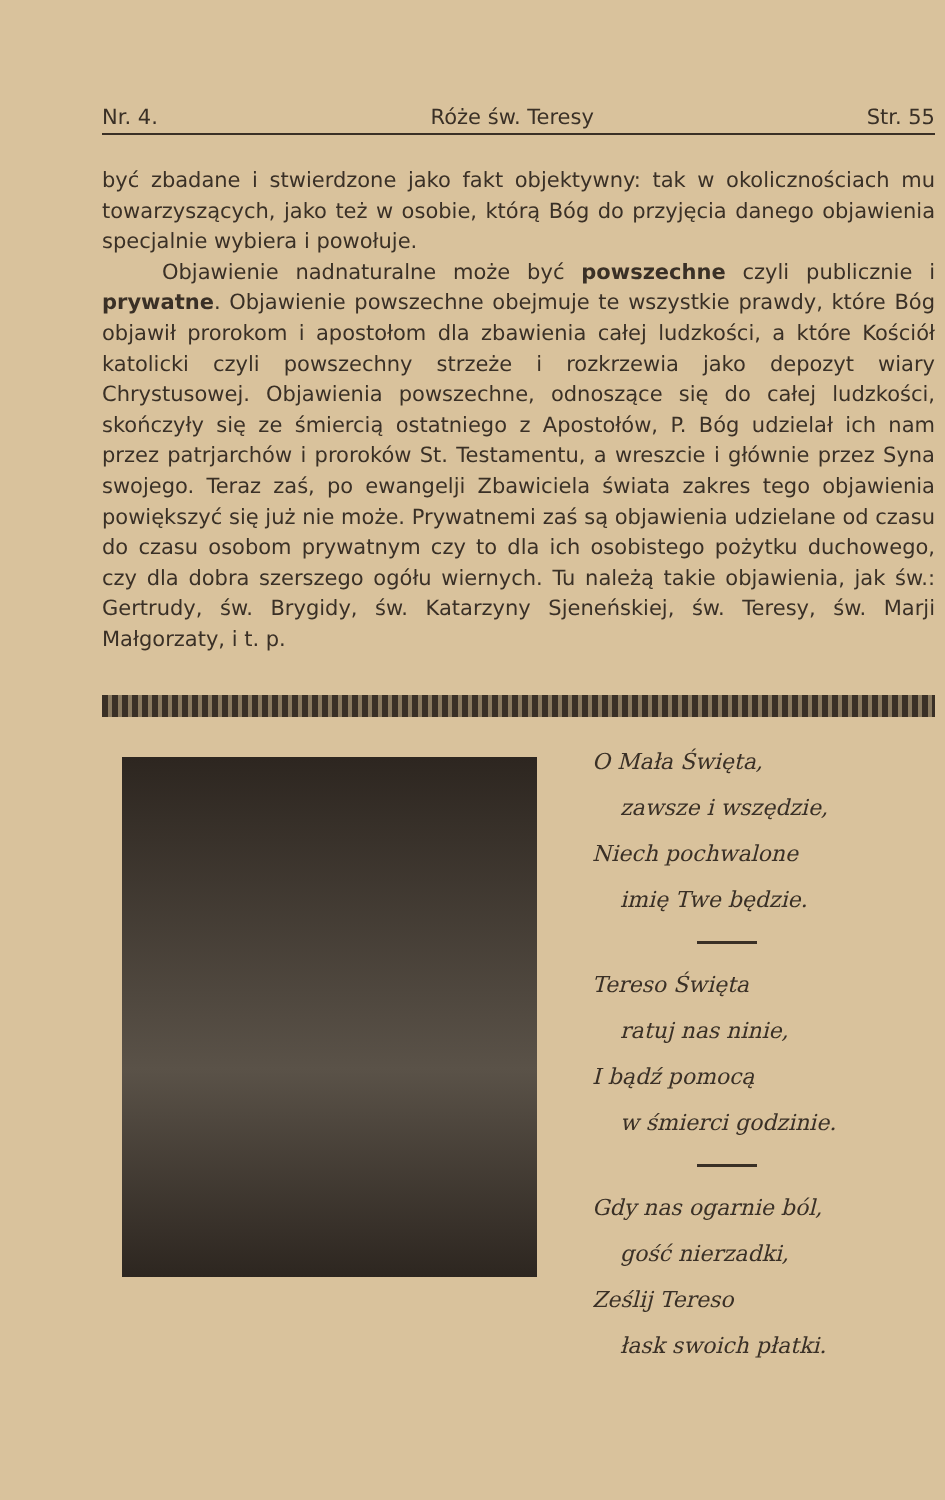Nr. 4. Róże św. Teresy Str. 55
być zbadane i stwierdzone jako fakt objektywny: tak w okolicznościach mu towarzyszących, jako też w osobie, którą Bóg do przyjęcia danego objawienia specjalnie wybiera i powołuje.
Objawienie nadnaturalne może być powszechne czyli publicznie i prywatne. Objawienie powszechne obejmuje te wszystkie prawdy, które Bóg objawił prorokom i apostołom dla zbawienia całej ludzkości, a które Kościół katolicki czyli powszechny strzeże i rozkrzewia jako depozyt wiary Chrystusowej. Objawienia powszechne, odnoszące się do całej ludzkości, skończyły się ze śmiercią ostatniego z Apostołów, P. Bóg udzielał ich nam przez patrjarchów i proroków St. Testamentu, a wreszcie i głównie przez Syna swojego. Teraz zaś, po ewangelji Zbawiciela świata zakres tego objawienia powiększyć się już nie może. Prywatnemi zaś są objawienia udzielane od czasu do czasu osobom prywatnym czy to dla ich osobistego pożytku duchowego, czy dla dobra szerszego ogółu wiernych. Tu należą takie objawienia, jak św.: Gertrudy, św. Brygidy, św. Katarzyny Sjeneńskiej, św. Teresy, św. Marji Małgorzaty, i t. p.
O Mała Święta,
zawsze i wszędzie,
Niech pochwalone
imię Twe będzie.
Tereso Święta
ratuj nas ninie,
I bądź pomocą
w śmierci godzinie.
Gdy nas ogarnie ból,
gość nierzadki,
Ześlij Tereso
łask swoich płatki.